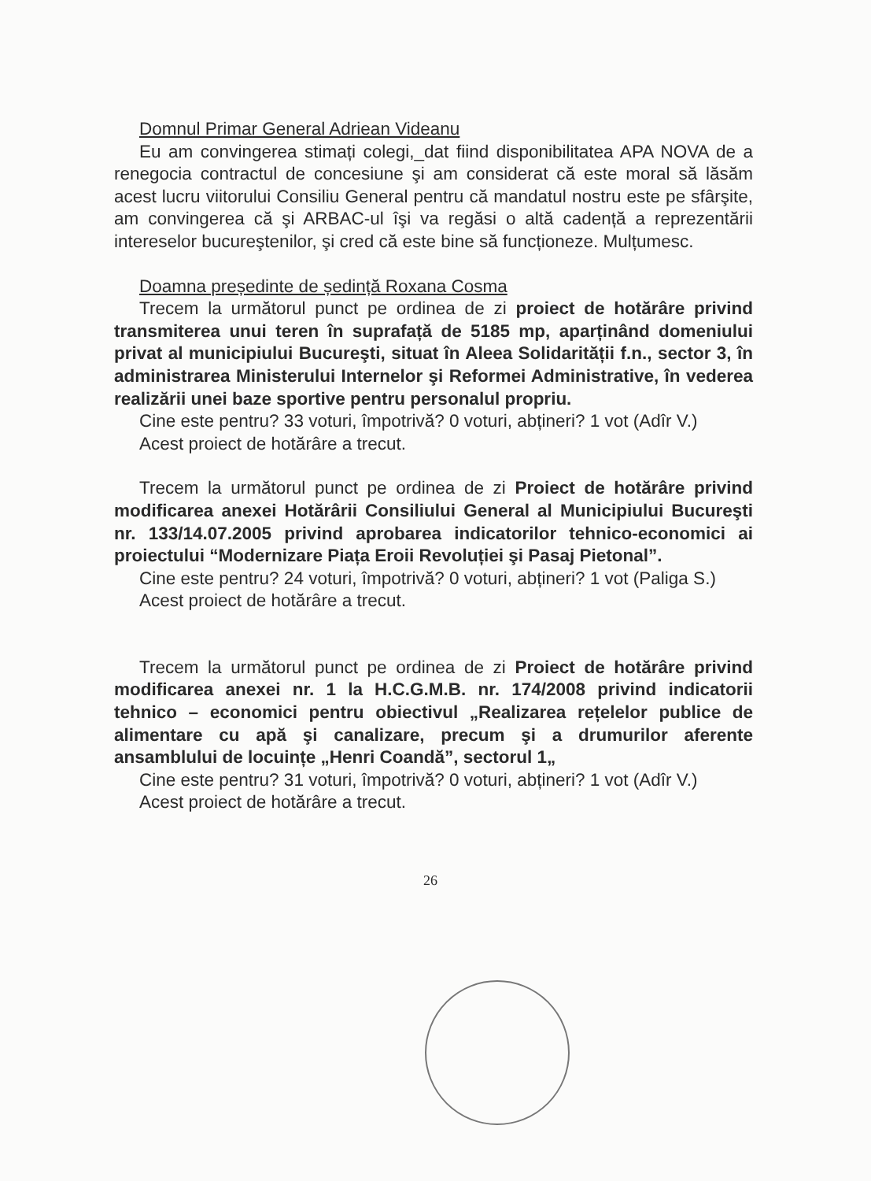Domnul Primar General Adriean Videanu
Eu am convingerea stimați colegi,_dat fiind disponibilitatea APA NOVA de a renegocia contractul de concesiune şi am considerat că este moral să lăsăm acest lucru viitorului Consiliu General pentru că mandatul nostru este pe sfârşite, am convingerea că şi ARBAC-ul îşi va regăsi o altă cadență a reprezentării intereselor bucureştenilor, şi cred că este bine să funcționeze. Mulțumesc.
Doamna președinte de ședință Roxana Cosma
Trecem la următorul punct pe ordinea de zi proiect de hotărâre privind transmiterea unui teren în suprafață de 5185 mp, aparținând domeniului privat al municipiului Bucureşti, situat în Aleea Solidarității f.n., sector 3, în administrarea Ministerului Internelor şi Reformei Administrative, în vederea realizării unei baze sportive pentru personalul propriu.
Cine este pentru? 33 voturi, împotrivă? 0 voturi, abțineri? 1 vot (Adîr V.)
Acest proiect de hotărâre a trecut.
Trecem la următorul punct pe ordinea de zi Proiect de hotărâre privind modificarea anexei Hotărârii Consiliului General al Municipiului Bucureşti nr. 133/14.07.2005 privind aprobarea indicatorilor tehnico-economici ai proiectului “Modernizare Piața Eroii Revoluției şi Pasaj Pietonal”.
Cine este pentru? 24 voturi, împotrivă? 0 voturi, abțineri? 1 vot (Paliga S.)
Acest proiect de hotărâre a trecut.
Trecem la următorul punct pe ordinea de zi Proiect de hotărâre privind modificarea anexei nr. 1 la H.C.G.M.B. nr. 174/2008 privind indicatorii tehnico – economici pentru obiectivul „Realizarea rețelelor publice de alimentare cu apă şi canalizare, precum şi a drumurilor aferente ansamblului de locuințe „Henri Coandă”, sectorul 1„
Cine este pentru? 31 voturi, împotrivă? 0 voturi, abțineri? 1 vot (Adîr V.)
Acest proiect de hotărâre a trecut.
26